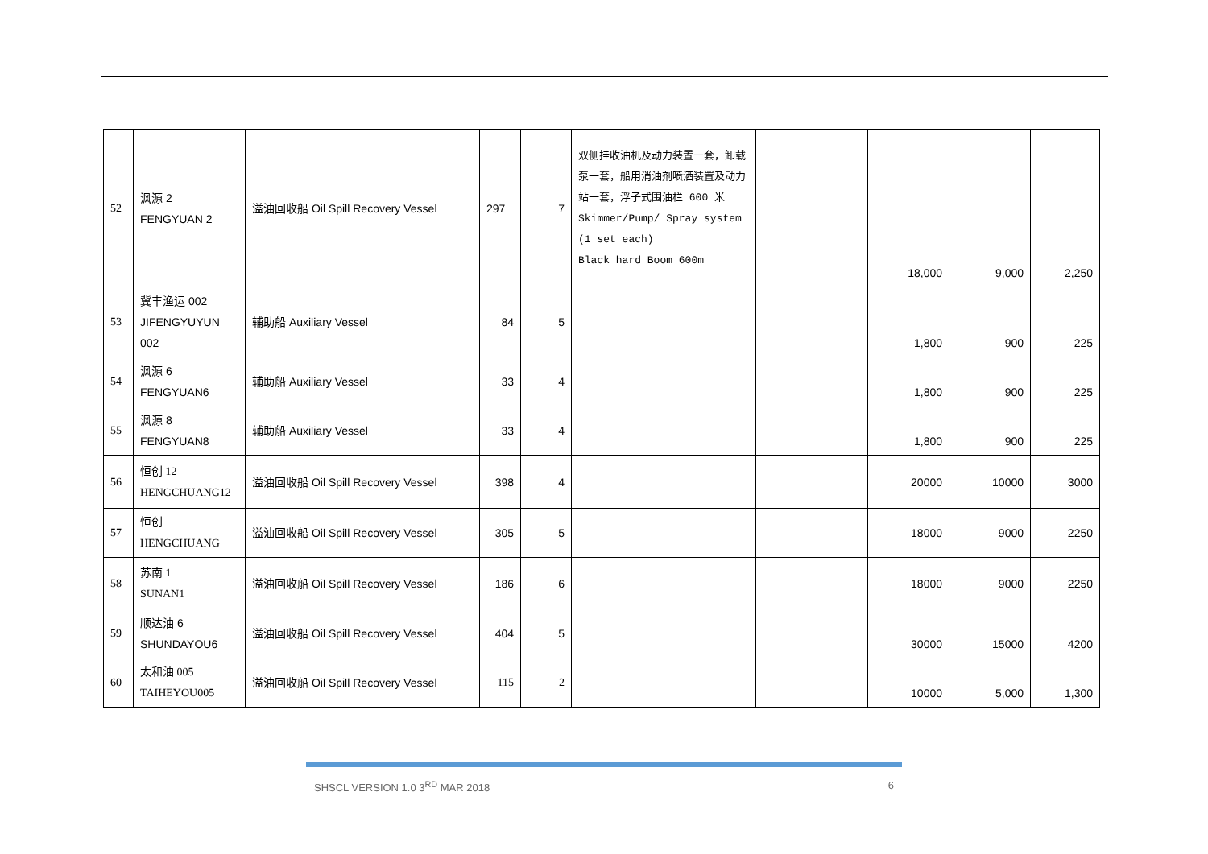| 52 | 沨源 2 FENGYUAN 2 | 溢油回收船 Oil Spill Recovery Vessel | 297 | 7 | 双侧挂收油机及动力装置一套，卸载泵一套，船用消油剂喷洒装置及动力站一套，浮子式围油栏 600 米 Skimmer/Pump/ Spray system (1 set each) Black hard Boom 600m | | 18,000 | 9,000 | 2,250 |
| 53 | 冀丰渔运 002 JIFENGYUYUN 002 | 辅助船 Auxiliary Vessel | 84 | 5 | | | 1,800 | 900 | 225 |
| 54 | 沨源 6 FENGYUAN6 | 辅助船 Auxiliary Vessel | 33 | 4 | | | 1,800 | 900 | 225 |
| 55 | 沨源 8 FENGYUAN8 | 辅助船 Auxiliary Vessel | 33 | 4 | | | 1,800 | 900 | 225 |
| 56 | 恒创 12 HENGCHUANG12 | 溢油回收船 Oil Spill Recovery Vessel | 398 | 4 | | | 20000 | 10000 | 3000 |
| 57 | 恒创 HENGCHUANG | 溢油回收船 Oil Spill Recovery Vessel | 305 | 5 | | | 18000 | 9000 | 2250 |
| 58 | 苏南 1 SUNAN1 | 溢油回收船 Oil Spill Recovery Vessel | 186 | 6 | | | 18000 | 9000 | 2250 |
| 59 | 顺达油 6 SHUNDAYOU6 | 溢油回收船 Oil Spill Recovery Vessel | 404 | 5 | | | 30000 | 15000 | 4200 |
| 60 | 太和油 005 TAIHEYOU005 | 溢油回收船 Oil Spill Recovery Vessel | 115 | 2 | | | 10000 | 5,000 | 1,300 |
SHSCL VERSION 1.0 3<sup>RD</sup> MAR 2018 6